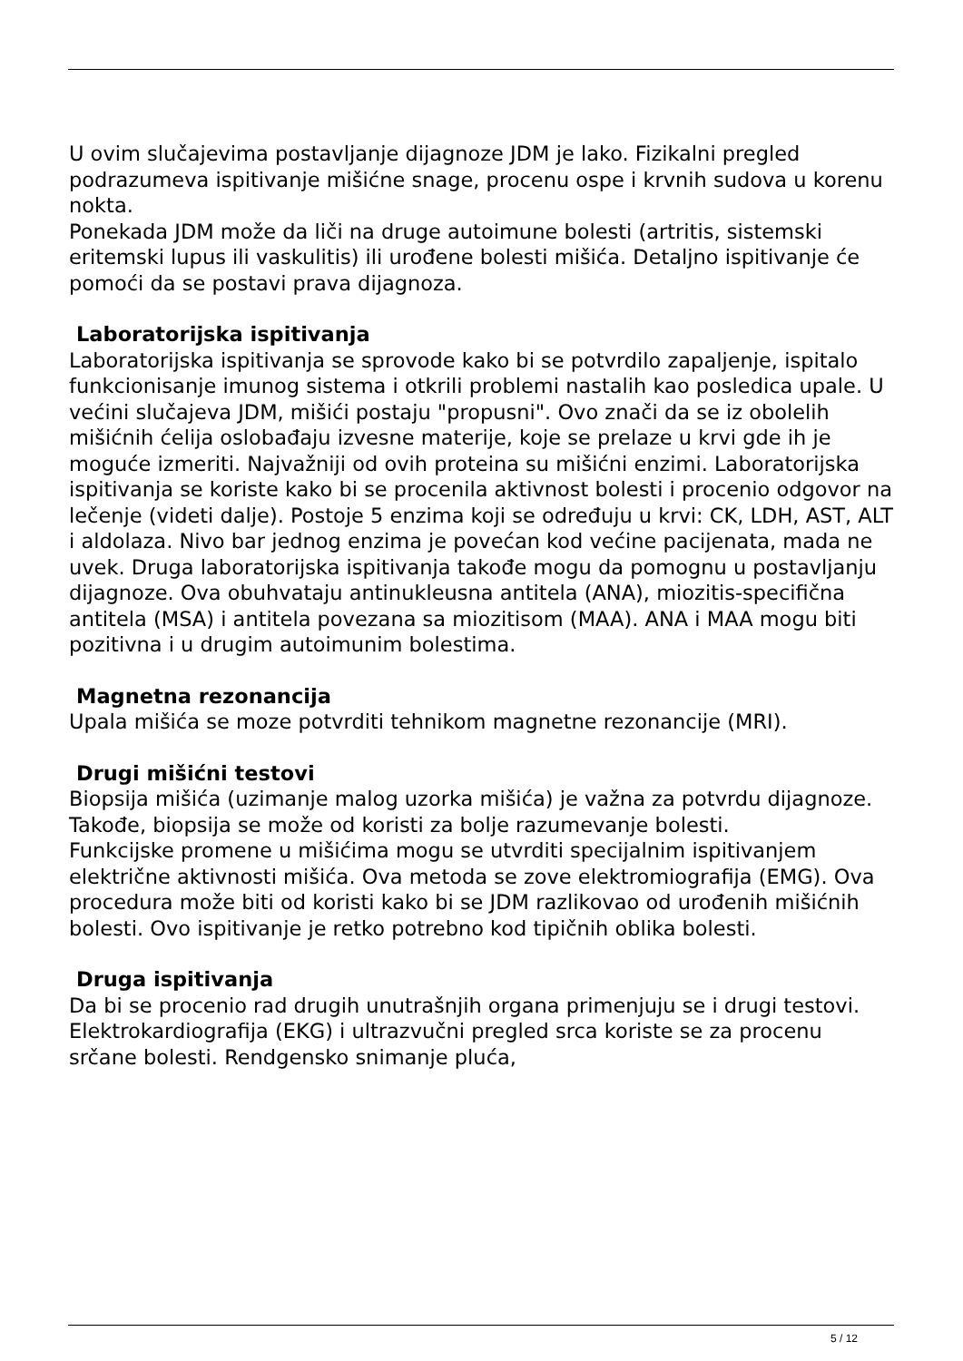U ovim slučajevima postavljanje dijagnoze JDM je lako. Fizikalni pregled podrazumeva ispitivanje mišićne snage, procenu ospe i krvnih sudova u korenu nokta.
Ponekada JDM može da liči na druge autoimune bolesti (artritis, sistemski eritemski lupus ili vaskulitis) ili urođene bolesti mišića. Detaljno ispitivanje će pomoći da se postavi prava dijagnoza.
Laboratorijska ispitivanja
Laboratorijska ispitivanja se sprovode kako bi se potvrdilo zapaljenje, ispitalo funkcionisanje imunog sistema i otkrili problemi nastalih kao posledica upale. U većini slučajeva JDM, mišići postaju "propusni". Ovo znači da se iz obolelih mišićnih ćelija oslobađaju izvesne materije, koje se prelaze u krvi gde ih je moguće izmeriti. Najvažniji od ovih proteina su mišićni enzimi. Laboratorijska ispitivanja se koriste kako bi se procenila aktivnost bolesti i procenio odgovor na lečenje (videti dalje). Postoje 5 enzima koji se određuju u krvi: CK, LDH, AST, ALT i aldolaza. Nivo bar jednog enzima je povećan kod većine pacijenata, mada ne uvek. Druga laboratorijska ispitivanja takođe mogu da pomognu u postavljanju dijagnoze. Ova obuhvataju antinukleusna antitela (ANA), miozitis-specifična antitela (MSA) i antitela povezana sa miozitisom (MAA). ANA i MAA mogu biti pozitivna i u drugim autoimunim bolestima.
Magnetna rezonancija
Upala mišića se moze potvrditi tehnikom magnetne rezonancije (MRI).
Drugi mišićni testovi
Biopsija mišića (uzimanje malog uzorka mišića) je važna za potvrdu dijagnoze. Takođe, biopsija se može od koristi za bolje razumevanje bolesti.
Funkcijske promene u mišićima mogu se utvrditi specijalnim ispitivanjem električne aktivnosti mišića. Ova metoda se zove elektromiografija (EMG). Ova procedura može biti od koristi kako bi se JDM razlikovao od urođenih mišićnih bolesti. Ovo ispitivanje je retko potrebno kod tipičnih oblika bolesti.
Druga ispitivanja
Da bi se procenio rad drugih unutrašnjih organa primenjuju se i drugi testovi. Elektrokardiografija (EKG) i ultrazvučni pregled srca koriste se za procenu srčane bolesti. Rendgensko snimanje pluća,
5 / 12